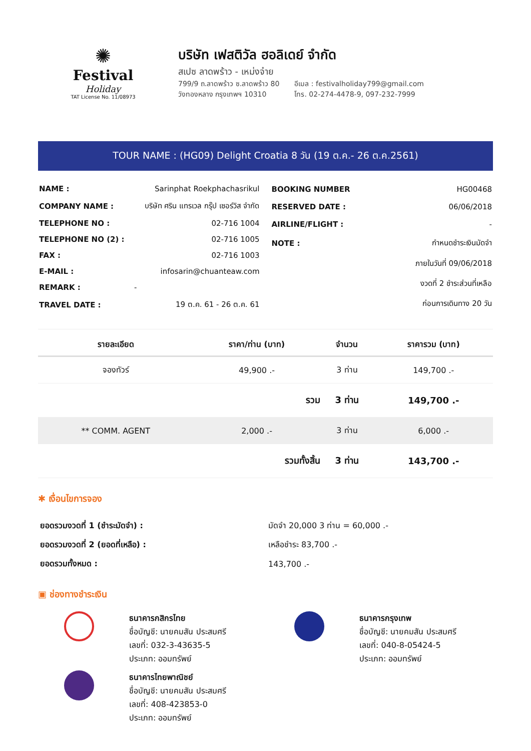✺
Festival
Holiday
TAT License No. 11/08973
บริษัท เฟสติวัล ฮอลิเดย์ จำกัด
สเปซ ลาดพร้าว - เหม่งจ๋าย
799/9 ถ.ลาดพร้าว ซ.ลาดพร้าว 80
วังทองหลาง กรุงเทพฯ 10310
อีเมล : festivalholiday799@gmail.com
โทร. 02-274-4478-9, 097-232-7999
TOUR NAME : (HG09) Delight Croatia 8 วัน (19 ต.ค.- 26 ต.ค.2561)
| NAME : | Sarinphat Roekphachasrikul |
| COMPANY NAME : | บริษัท ศริน แทรเวล กรุ๊ป เซอร์วิส จำกัด |
| TELEPHONE NO : | 02-716 1004 |
| TELEPHONE NO (2) : | 02-716 1005 |
| FAX : | 02-716 1003 |
| E-MAIL : | infosarin@chuanteaw.com |
| REMARK : | - |
| TRAVEL DATE : | 19 ต.ค. 61 - 26 ต.ค. 61 |
| BOOKING NUMBER | HG00468 |
| RESERVED DATE : | 06/06/2018 |
| AIRLINE/FLIGHT : | - |
| NOTE : | กำหนดชำระเงินมัดจำ |
| | ภายในวันที่ 09/06/2018 |
| | งวดที่ 2 ชำระส่วนที่เหลือ |
| | ก่อนการเดินทาง 20 วัน |
| รายละเอียด | ราคา/ท่าน (บาท) | จำนวน | ราคารวม (บาท) |
| --- | --- | --- | --- |
| จองทัวร์ | 49,900 .- | 3 ท่าน | 149,700 .- |
| | รวม | 3 ท่าน | 149,700 .- |
| ** COMM. AGENT | 2,000 .- | 3 ท่าน | 6,000 .- |
| | รวมทั้งสิ้น | 3 ท่าน | 143,700 .- |
✱ เงื่อนไขการจอง
| ยอดรวมงวดที่ 1 (ชำระมัดจำ) : | มัดจำ 20,000 3 ท่าน = 60,000 .- |
| ยอดรวมงวดที่ 2 (ยอดที่เหลือ) : | เหลือชำระ 83,700 .- |
| ยอดรวมทั้งหมด : | 143,700 .- |
▣ ช่องทางชำระเงิน
ธนาคารกสิกรไทย
ชื่อบัญชี: นายคมสัน ประสมศรี
เลขที่: 032-3-43635-5
ประเภท: ออมทรัพย์
ธนาคารไทยพาณิชย์
ชื่อบัญชี: นายคมสัน ประสมศรี
เลขที่: 408-423853-0
ประเภท: ออมทรัพย์
ธนาคารกรุงเทพ
ชื่อบัญชี: นายคมสัน ประสมศรี
เลขที่: 040-8-05424-5
ประเภท: ออมทรัพย์